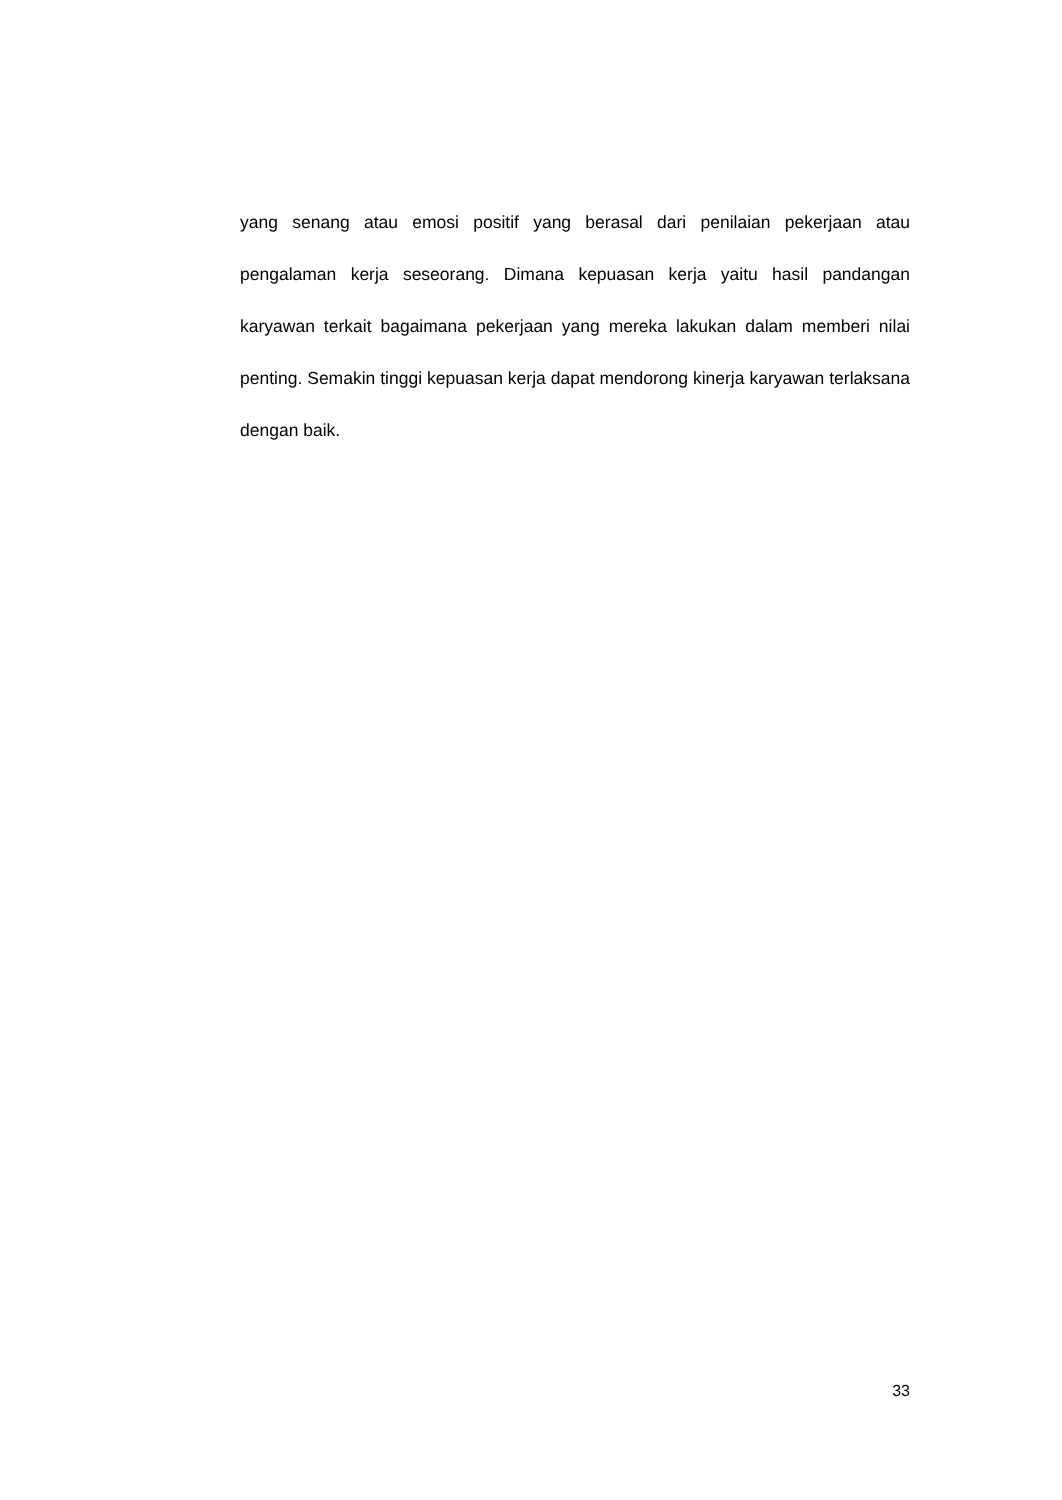yang senang atau emosi positif yang berasal dari penilaian pekerjaan atau pengalaman kerja seseorang. Dimana kepuasan kerja yaitu hasil pandangan karyawan terkait bagaimana pekerjaan yang mereka lakukan dalam memberi nilai penting. Semakin tinggi kepuasan kerja dapat mendorong kinerja karyawan terlaksana dengan baik.
33